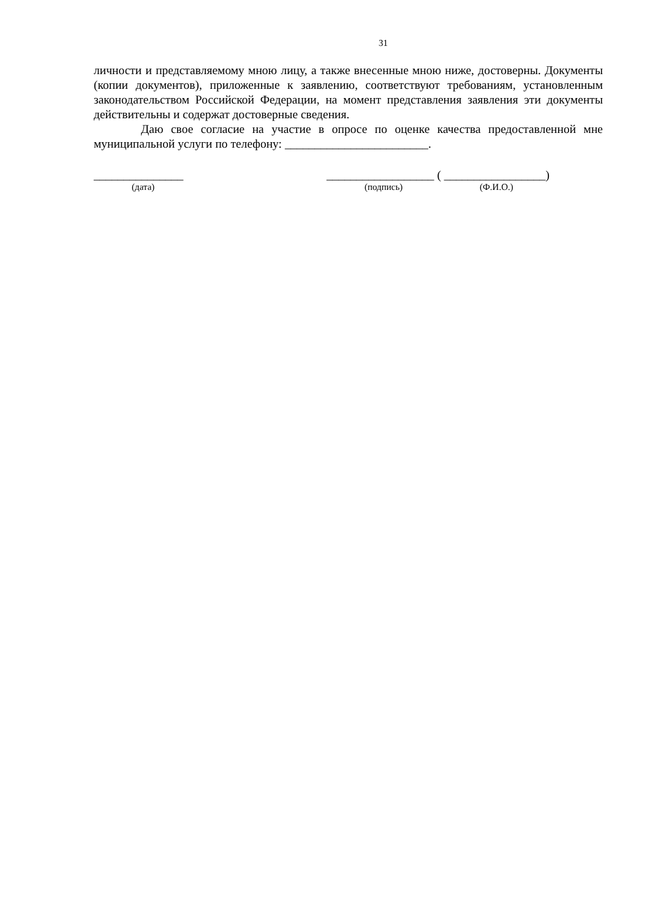31
личности и представляемому мною лицу, а также внесенные мною ниже, достоверны. Документы (копии документов), приложенные к заявлению, соответствуют требованиям, установленным законодательством Российской Федерации, на момент представления заявления эти документы действительны и содержат достоверные сведения.
Даю свое согласие на участие в опросе по оценке качества предоставленной мне муниципальной услуги по телефону: ________________________.
_______________ __________________ ( _________________)
(дата) (подпись) (Ф.И.О.)